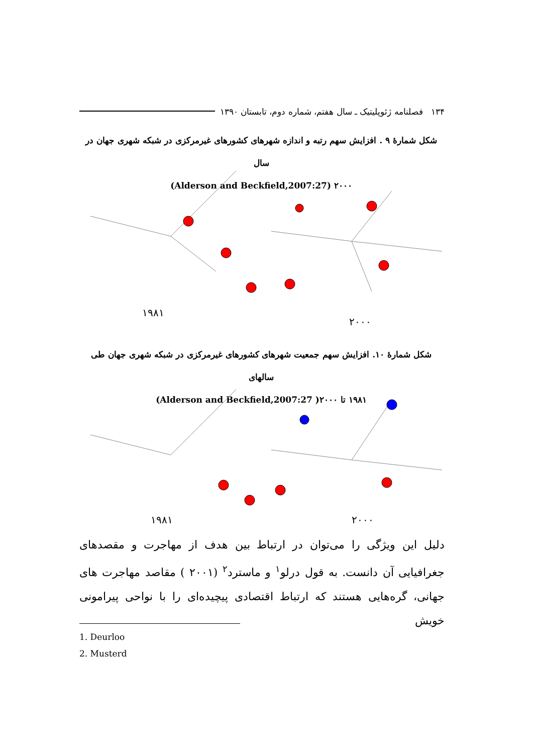۱۳۴ فصلنامه ژئوپلیتیک ـ سال هفتم، شماره دوم، تابستان ۱۳۹۰
شکل شمارهٔ ۹ . افزایش سهم رتبه و اندازه شهرهای کشورهای غیرمرکزی در شبکه شهری جهان در سال
۲۰۰۰ (Alderson and Beckfield,2007:27)
۱۹۸۱
۲۰۰۰
شکل شمارهٔ ۱۰. افزایش سهم جمعیت شهرهای کشورهای غیرمرکزی در شبکه شهری جهان طی سالهای
۱۹۸۱ تا ۲۰۰۰( Alderson and Beckfield,2007:27)
۱۹۸۱ ۲۰۰۰
دلیل این ویژگی را می‌توان در ارتباط بین هدف از مهاجرت و مقصدهای جغرافیایی آن دانست. به قول درلو<sup>۱</sup> و ماسترد<sup>۲</sup> (۲۰۰۱ ) مقاصد مهاجرت های جهانی، گره‌هایی هستند که ارتباط اقتصادی پیچیده‌ای را با نواحی پیرامونی خویش
1. Deurloo
2. Musterd